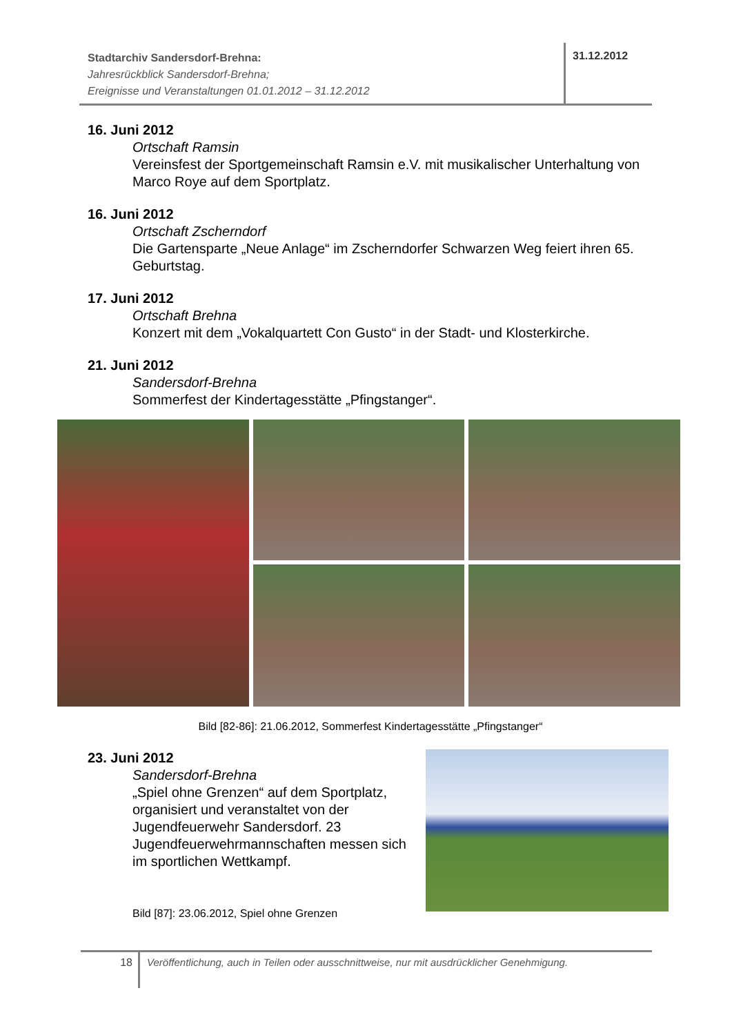Stadtarchiv Sandersdorf-Brehna:
Jahresrückblick Sandersdorf-Brehna;
Ereignisse und Veranstaltungen 01.01.2012 – 31.12.2012
31.12.2012
16. Juni 2012
Ortschaft Ramsin
Vereinsfest der Sportgemeinschaft Ramsin e.V. mit musikalischer Unterhaltung von Marco Roye auf dem Sportplatz.
16. Juni 2012
Ortschaft Zscherndorf
Die Gartensparte „Neue Anlage“ im Zscherndorfer Schwarzen Weg feiert ihren 65. Geburtstag.
17. Juni 2012
Ortschaft Brehna
Konzert mit dem „Vokalquartett Con Gusto“ in der Stadt- und Klosterkirche.
21. Juni 2012
Sandersdorf-Brehna
Sommerfest der Kindertagesstätte „Pfingstanger“.
Bild [82-86]: 21.06.2012, Sommerfest Kindertagesstätte „Pfingstanger“
23. Juni 2012
Sandersdorf-Brehna
„Spiel ohne Grenzen“ auf dem Sportplatz, organisiert und veranstaltet von der Jugendfeuerwehr Sandersdorf. 23 Jugendfeuerwehrmannschaften messen sich im sportlichen Wettkampf.
Bild [87]: 23.06.2012, Spiel ohne Grenzen
18
Veröffentlichung, auch in Teilen oder ausschnittweise, nur mit ausdrücklicher Genehmigung.